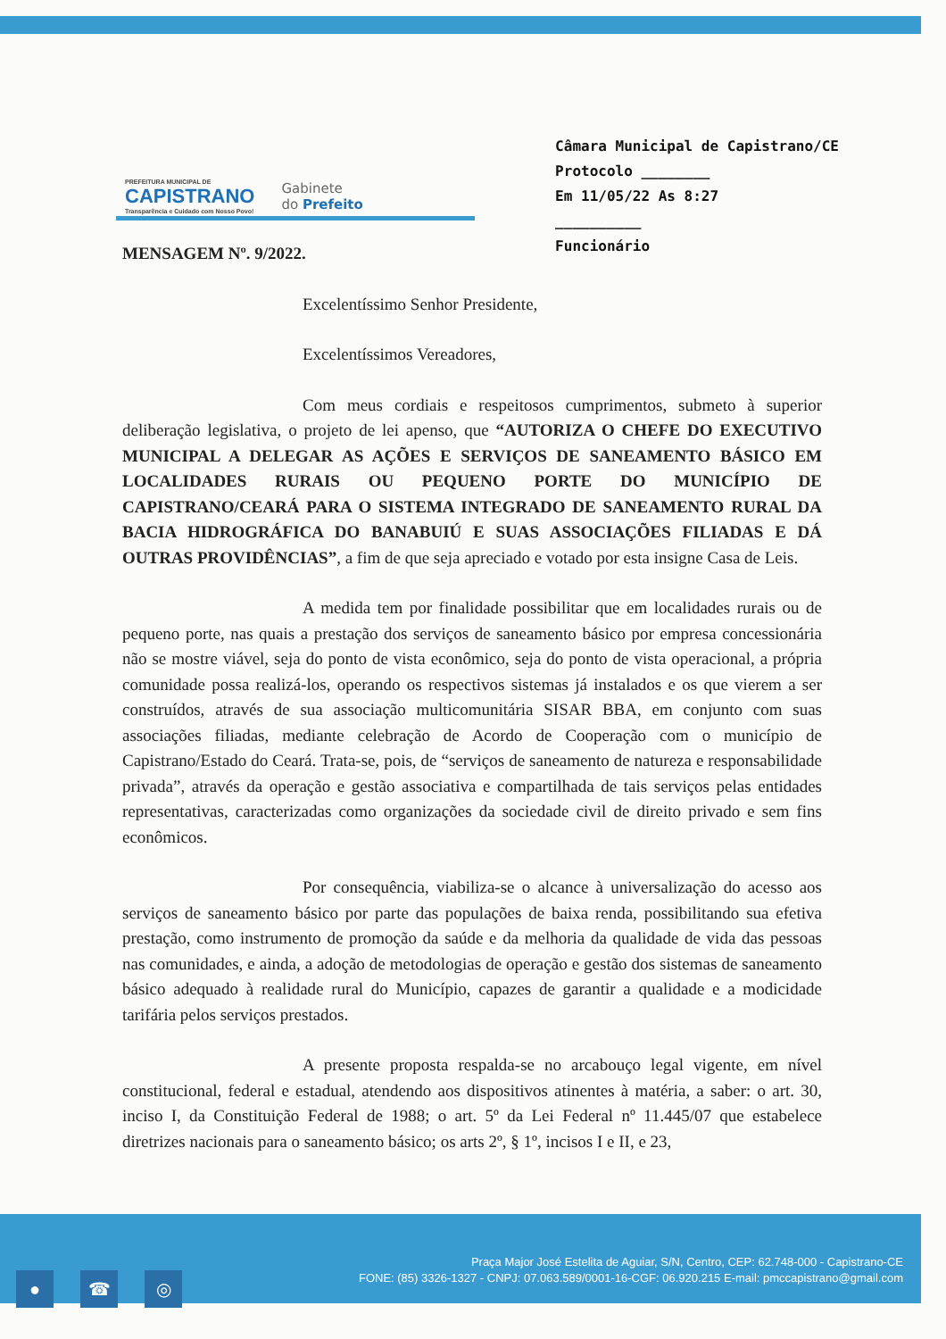PREFEITURA MUNICIPAL DE
CAPISTRANO
Transparência e Cuidado com Nosso Povo!
Gabinete
do Prefeito
Câmara Municipal de Capistrano/CE
Protocolo ________
Em 11/05/22 As 8:27
__________
Funcionário
MENSAGEM Nº. 9/2022.
Excelentíssimo Senhor Presidente,
Excelentíssimos Vereadores,
Com meus cordiais e respeitosos cumprimentos, submeto à superior deliberação legislativa, o projeto de lei apenso, que “AUTORIZA O CHEFE DO EXECUTIVO MUNICIPAL A DELEGAR AS AÇÕES E SERVIÇOS DE SANEAMENTO BÁSICO EM LOCALIDADES RURAIS OU PEQUENO PORTE DO MUNICÍPIO DE CAPISTRANO/CEARÁ PARA O SISTEMA INTEGRADO DE SANEAMENTO RURAL DA BACIA HIDROGRÁFICA DO BANABUIÚ E SUAS ASSOCIAÇÕES FILIADAS E DÁ OUTRAS PROVIDÊNCIAS”, a fim de que seja apreciado e votado por esta insigne Casa de Leis.
A medida tem por finalidade possibilitar que em localidades rurais ou de pequeno porte, nas quais a prestação dos serviços de saneamento básico por empresa concessionária não se mostre viável, seja do ponto de vista econômico, seja do ponto de vista operacional, a própria comunidade possa realizá-los, operando os respectivos sistemas já instalados e os que vierem a ser construídos, através de sua associação multicomunitária SISAR BBA, em conjunto com suas associações filiadas, mediante celebração de Acordo de Cooperação com o município de Capistrano/Estado do Ceará. Trata-se, pois, de “serviços de saneamento de natureza e responsabilidade privada”, através da operação e gestão associativa e compartilhada de tais serviços pelas entidades representativas, caracterizadas como organizações da sociedade civil de direito privado e sem fins econômicos.
Por consequência, viabiliza-se o alcance à universalização do acesso aos serviços de saneamento básico por parte das populações de baixa renda, possibilitando sua efetiva prestação, como instrumento de promoção da saúde e da melhoria da qualidade de vida das pessoas nas comunidades, e ainda, a adoção de metodologias de operação e gestão dos sistemas de saneamento básico adequado à realidade rural do Município, capazes de garantir a qualidade e a modicidade tarifária pelos serviços prestados.
A presente proposta respalda-se no arcabouço legal vigente, em nível constitucional, federal e estadual, atendendo aos dispositivos atinentes à matéria, a saber: o art. 30, inciso I, da Constituição Federal de 1988; o art. 5º da Lei Federal nº 11.445/07 que estabelece diretrizes nacionais para o saneamento básico; os arts 2º, § 1º, incisos I e II, e 23,
● ☎ ◎
Praça Major José Estelita de Aguiar, S/N, Centro, CEP: 62.748-000 - Capistrano-CE
FONE: (85) 3326-1327 - CNPJ: 07.063.589/0001-16-CGF: 06.920.215 E-mail: pmccapistrano@gmail.com